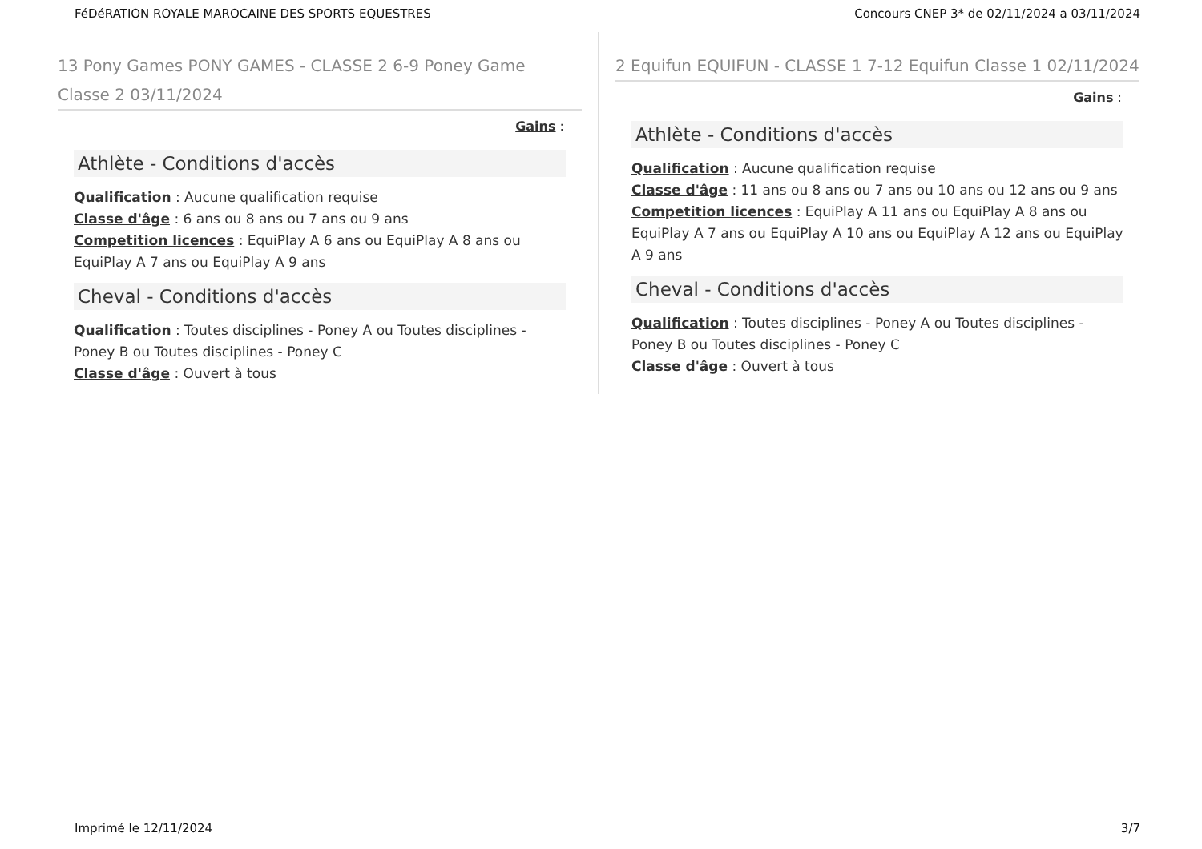FéDéRATION ROYALE MAROCAINE DES SPORTS EQUESTRES Concours CNEP 3* de 02/11/2024 a 03/11/2024
13 Pony Games PONY GAMES - CLASSE 2 6-9 Poney Game Classe 2 03/11/2024
Gains :
Athlète - Conditions d'accès
Qualification : Aucune qualification requise
Classe d'âge : 6 ans ou 8 ans ou 7 ans ou 9 ans
Competition licences : EquiPlay A 6 ans ou EquiPlay A 8 ans ou EquiPlay A 7 ans ou EquiPlay A 9 ans
Cheval - Conditions d'accès
Qualification : Toutes disciplines - Poney A ou Toutes disciplines - Poney B ou Toutes disciplines - Poney C
Classe d'âge : Ouvert à tous
2 Equifun EQUIFUN - CLASSE 1 7-12 Equifun Classe 1 02/11/2024
Gains :
Athlète - Conditions d'accès
Qualification : Aucune qualification requise
Classe d'âge : 11 ans ou 8 ans ou 7 ans ou 10 ans ou 12 ans ou 9 ans
Competition licences : EquiPlay A 11 ans ou EquiPlay A 8 ans ou EquiPlay A 7 ans ou EquiPlay A 10 ans ou EquiPlay A 12 ans ou EquiPlay A 9 ans
Cheval - Conditions d'accès
Qualification : Toutes disciplines - Poney A ou Toutes disciplines - Poney B ou Toutes disciplines - Poney C
Classe d'âge : Ouvert à tous
Imprimé le 12/11/2024 3/7